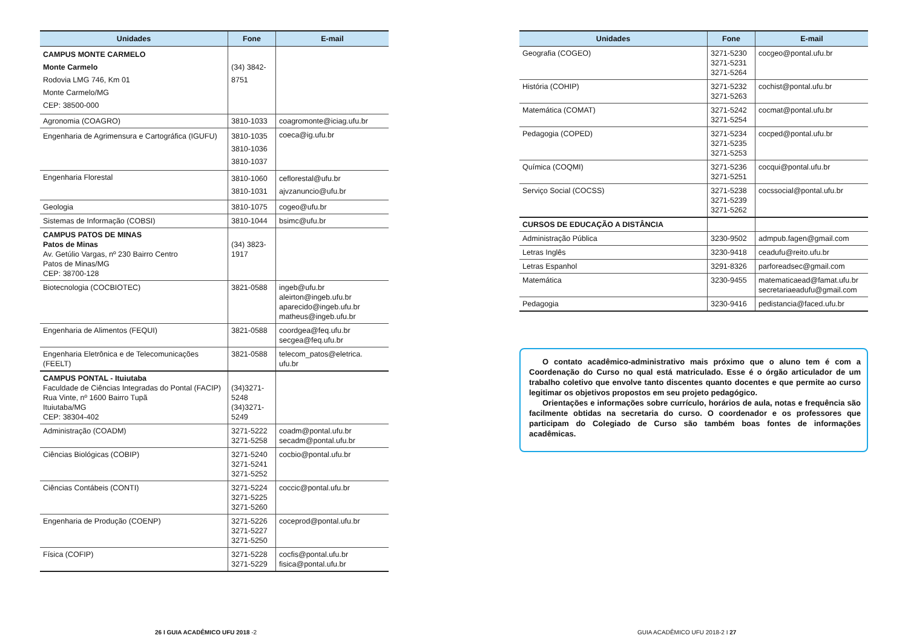| Unidades | Fone | E-mail |
| --- | --- | --- |
| CAMPUS MONTE CARMELO Monte Carmelo Rodovia LMG 746, Km 01 Monte Carmelo/MG CEP: 38500-000 | (34) 3842- 8751 | |
| Agronomia (COAGRO) | 3810-1033 | coagromonte@iciag.ufu.br |
| Engenharia de Agrimensura e Cartográfica (IGUFU) | 3810-1035 3810-1036 3810-1037 | coeca@ig.ufu.br |
| Engenharia Florestal | 3810-1060 3810-1031 | ceflorestal@ufu.br ajvzanuncio@ufu.br |
| Geologia | 3810-1075 | cogeo@ufu.br |
| Sistemas de Informação (COBSI) | 3810-1044 | bsimc@ufu.br |
| CAMPUS PATOS DE MINAS Patos de Minas Av. Getúlio Vargas, nº 230 Bairro Centro Patos de Minas/MG CEP: 38700-128 | (34) 3823- 1917 | |
| Biotecnologia (COCBIOTEC) | 3821-0588 | ingeb@ufu.br aleirton@ingeb.ufu.br aparecido@ingeb.ufu.br matheus@ingeb.ufu.br |
| Engenharia de Alimentos (FEQUI) | 3821-0588 | coordgea@feq.ufu.br secgea@feq.ufu.br |
| Engenharia Eletrônica e de Telecomunicações (FEELT) | 3821-0588 | telecom_patos@eletrica. ufu.br |
| CAMPUS PONTAL - Ituiutaba Faculdade de Ciências Integradas do Pontal (FACIP) Rua Vinte, nº 1600 Bairro Tupã Ituiutaba/MG CEP: 38304-402 | (34)3271- 5248 (34)3271- 5249 | |
| Administração (COADM) | 3271-5222 3271-5258 | coadm@pontal.ufu.br secadm@pontal.ufu.br |
| Ciências Biológicas (COBIP) | 3271-5240 3271-5241 3271-5252 | cocbio@pontal.ufu.br |
| Ciências Contábeis (CONTI) | 3271-5224 3271-5225 3271-5260 | coccic@pontal.ufu.br |
| Engenharia de Produção (COENP) | 3271-5226 3271-5227 3271-5250 | coceprod@pontal.ufu.br |
| Física (COFIP) | 3271-5228 3271-5229 | cocfis@pontal.ufu.br fisica@pontal.ufu.br |
26 I GUIA ACADÊMICO UFU 2018 -2
| Unidades | Fone | E-mail |
| --- | --- | --- |
| Geografia (COGEO) | 3271-5230 3271-5231 3271-5264 | cocgeo@pontal.ufu.br |
| História (COHIP) | 3271-5232 3271-5263 | cochist@pontal.ufu.br |
| Matemática (COMAT) | 3271-5242 3271-5254 | cocmat@pontal.ufu.br |
| Pedagogia (COPED) | 3271-5234 3271-5235 3271-5253 | cocped@pontal.ufu.br |
| Química (COQMI) | 3271-5236 3271-5251 | cocqui@pontal.ufu.br |
| Serviço Social (COCSS) | 3271-5238 3271-5239 3271-5262 | cocssocial@pontal.ufu.br |
| CURSOS DE EDUCAÇÃO A DISTÂNCIA | | |
| Administração Pública | 3230-9502 | admpub.fagen@gmail.com |
| Letras Inglês | 3230-9418 | ceadufu@reito.ufu.br |
| Letras Espanhol | 3291-8326 | parforeadsec@gmail.com |
| Matemática | 3230-9455 | matematicaead@famat.ufu.br secretariaeadufu@gmail.com |
| Pedagogia | 3230-9416 | pedistancia@faced.ufu.br |
O contato acadêmico-administrativo mais próximo que o aluno tem é com a Coordenação do Curso no qual está matriculado. Esse é o órgão articulador de um trabalho coletivo que envolve tanto discentes quanto docentes e que permite ao curso legitimar os objetivos propostos em seu projeto pedagógico.
Orientações e informações sobre currículo, horários de aula, notas e frequência são facilmente obtidas na secretaria do curso. O coordenador e os professores que participam do Colegiado de Curso são também boas fontes de informações acadêmicas.
GUIA ACADÊMICO UFU 2018-2 I 27